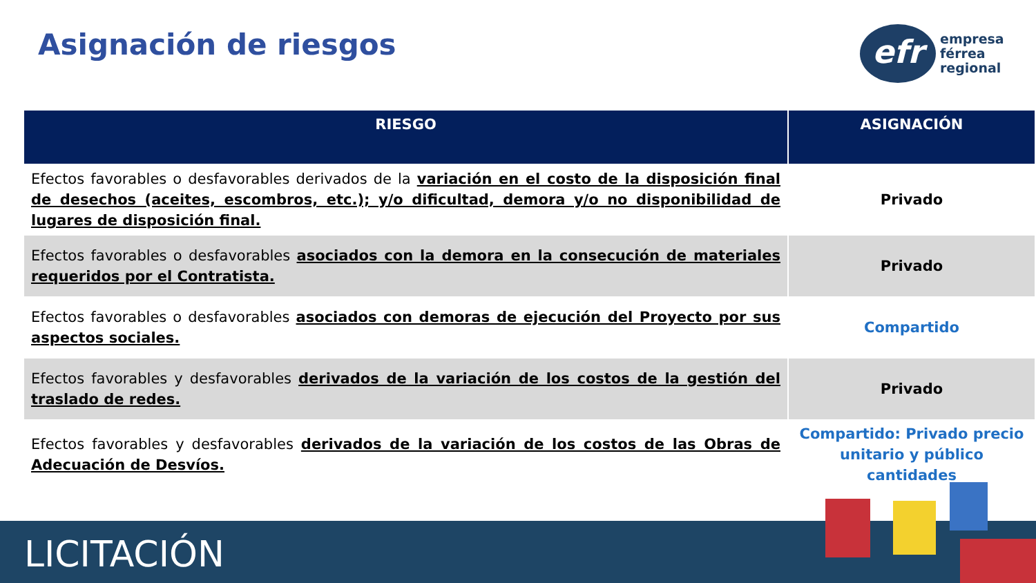Asignación de riesgos
efr
empresa
férrea
regional
| RIESGO | ASIGNACIÓN |
| --- | --- |
| Efectos favorables o desfavorables derivados de la variación en el costo de la disposición final de desechos (aceites, escombros, etc.); y/o dificultad, demora y/o no disponibilidad de lugares de disposición final. | Privado |
| Efectos favorables o desfavorables asociados con la demora en la consecución de materiales requeridos por el Contratista. | Privado |
| Efectos favorables o desfavorables asociados con demoras de ejecución del Proyecto por sus aspectos sociales. | Compartido |
| Efectos favorables y desfavorables derivados de la variación de los costos de la gestión del traslado de redes. | Privado |
| Efectos favorables y desfavorables derivados de la variación de los costos de las Obras de Adecuación de Desvíos. | Compartido: Privado precio unitario y público cantidades |
LICITACIÓN